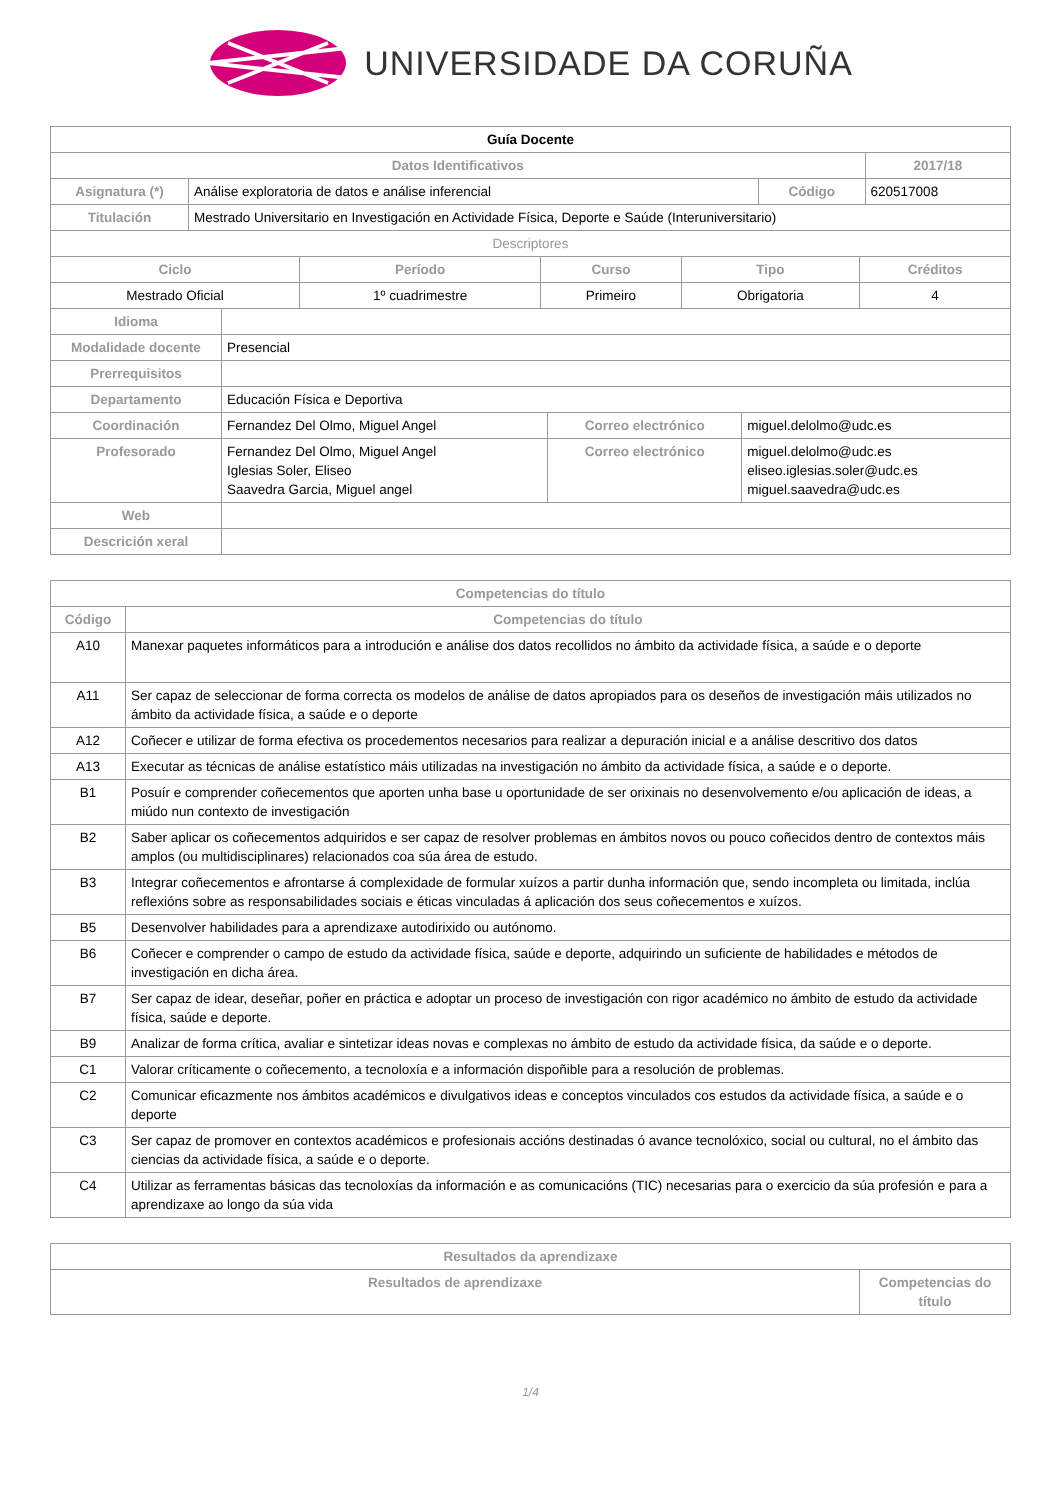UNIVERSIDADE DA CORUÑA
| Guía Docente | | | | |
| --- | --- | --- | --- | --- |
| Datos Identificativos | | | | 2017/18 |
| Asignatura (*) | Análise exploratoria de datos e análise inferencial | Código | 620517008 | |
| Titulación | Mestrado Universitario en Investigación en Actividade Física, Deporte e Saúde (Interuniversitario) | | | |
| Descriptores | | | | |
| Ciclo | Período | Curso | Tipo | Créditos |
| --- | --- | --- | --- | --- |
| Mestrado Oficial | 1º cuadrimestre | Primeiro | Obrigatoria | 4 |
| Idioma | | | |
| Modalidade docente | Presencial | | |
| Prerrequisitos | | | |
| Departamento | Educación Física e Deportiva | | |
| Coordinación | Fernandez Del Olmo, Miguel Angel | Correo electrónico | miguel.delolmo@udc.es |
| Profesorado | Fernandez Del Olmo, Miguel Angel Iglesias Soler, Eliseo Saavedra Garcia, Miguel angel | Correo electrónico | miguel.delolmo@udc.es eliseo.iglesias.soler@udc.es miguel.saavedra@udc.es |
| Web | | | |
| Descrición xeral | | | |
| Competencias do título | |
| --- | --- |
| Código | Competencias do título |
| A10 | Manexar paquetes informáticos para a introdución e análise dos datos recollidos no ámbito da actividade física, a saúde e o deporte |
| A11 | Ser capaz de seleccionar de forma correcta os modelos de análise de datos apropiados para os deseños de investigación máis utilizados no ámbito da actividade física, a saúde e o deporte |
| A12 | Coñecer e utilizar de forma efectiva os procedementos necesarios para realizar a depuración inicial e a análise descritivo dos datos |
| A13 | Executar as técnicas de análise estatístico máis utilizadas na investigación no ámbito da actividade física, a saúde e o deporte. |
| B1 | Posuír e comprender coñecementos que aporten unha base u oportunidade de ser orixinais no desenvolvemento e/ou aplicación de ideas, a miúdo nun contexto de investigación |
| B2 | Saber aplicar os coñecementos adquiridos e ser capaz de resolver problemas en ámbitos novos ou pouco coñecidos dentro de contextos máis amplos (ou multidisciplinares) relacionados coa súa área de estudo. |
| B3 | Integrar coñecementos e afrontarse á complexidade de formular xuízos a partir dunha información que, sendo incompleta ou limitada, inclúa reflexións sobre as responsabilidades sociais e éticas vinculadas á aplicación dos seus coñecementos e xuízos. |
| B5 | Desenvolver habilidades para a aprendizaxe autodirixido ou autónomo. |
| B6 | Coñecer e comprender o campo de estudo da actividade física, saúde e deporte, adquirindo un suficiente de habilidades e métodos de investigación en dicha área. |
| B7 | Ser capaz de idear, deseñar, poñer en práctica e adoptar un proceso de investigación con rigor académico no ámbito de estudo da actividade física, saúde e deporte. |
| B9 | Analizar de forma crítica, avaliar e sintetizar ideas novas e complexas no ámbito de estudo da actividade física, da saúde e o deporte. |
| C1 | Valorar críticamente o coñecemento, a tecnoloxía e a información dispoñible para a resolución de problemas. |
| C2 | Comunicar eficazmente nos ámbitos académicos e divulgativos ideas e conceptos vinculados cos estudos da actividade física, a saúde e o deporte |
| C3 | Ser capaz de promover en contextos académicos e profesionais accións destinadas ó avance tecnolóxico, social ou cultural, no el ámbito das ciencias da actividade física, a saúde e o deporte. |
| C4 | Utilizar as ferramentas básicas das tecnoloxías da información e as comunicacións (TIC) necesarias para o exercicio da súa profesión e para a aprendizaxe ao longo da súa vida |
| Resultados da aprendizaxe | |
| --- | --- |
| Resultados de aprendizaxe | Competencias do título |
1/4